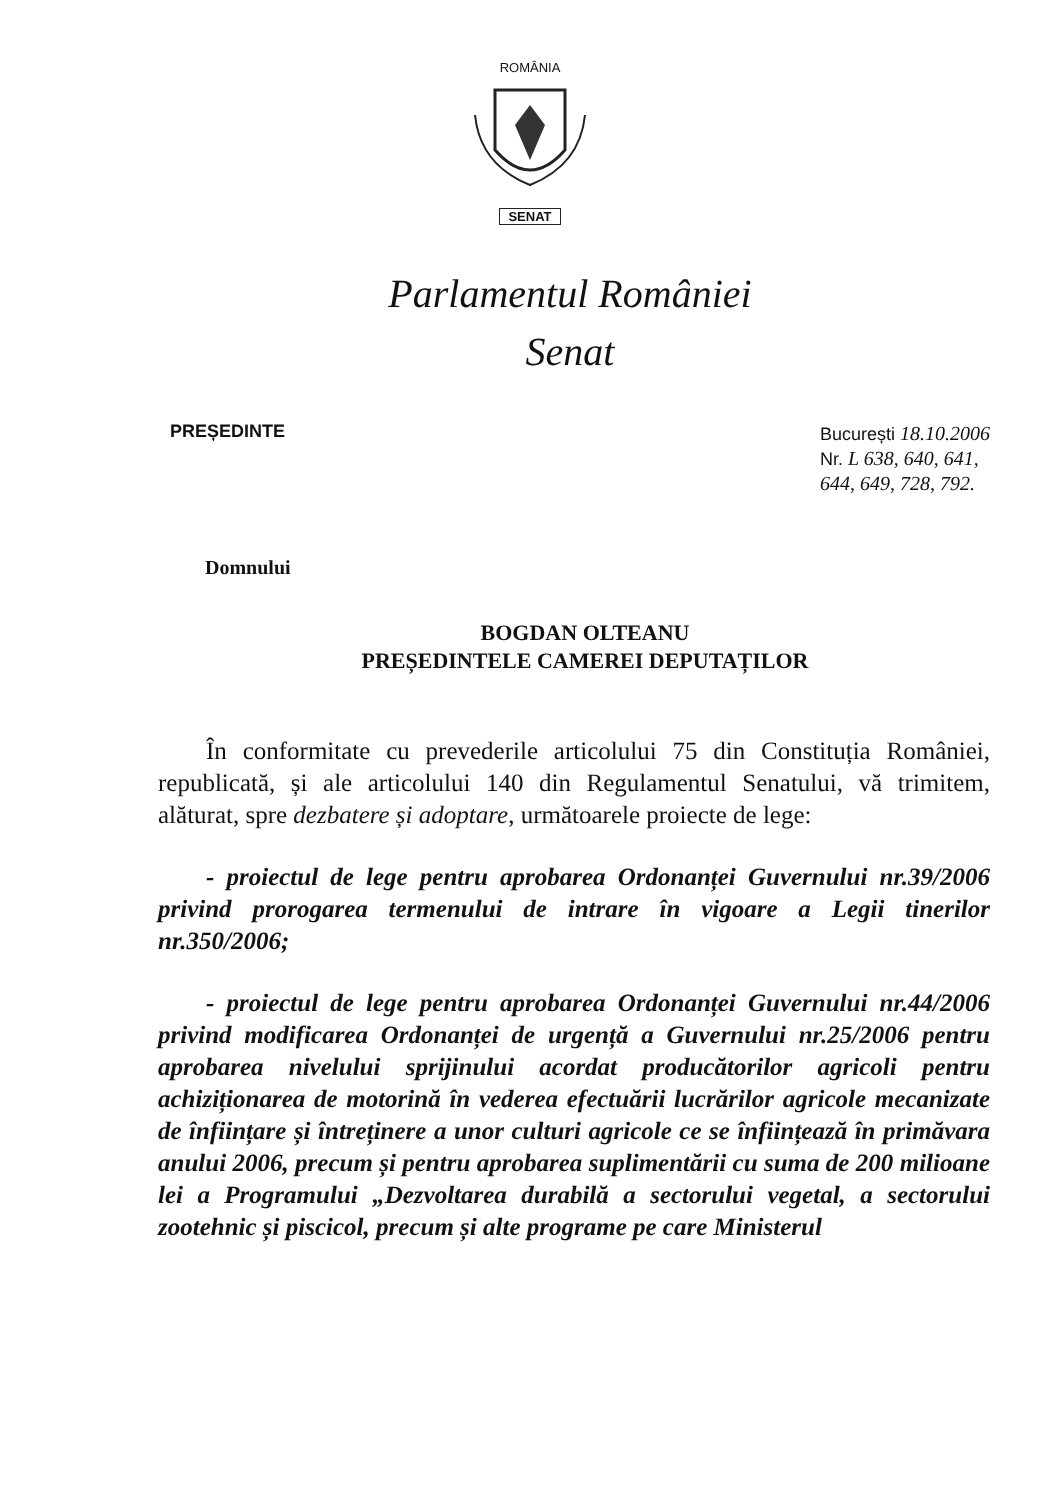ROMÂNIA
SENAT
Parlamentul României
Senat
PREȘEDINTE
București 18.10.2006
Nr. L 638, 640, 641,
644, 649, 728, 792.
Domnului
BOGDAN OLTEANU
PREȘEDINTELE CAMEREI DEPUTAȚILOR
În conformitate cu prevederile articolului 75 din Constituția României, republicată, și ale articolului 140 din Regulamentul Senatului, vă trimitem, alăturat, spre dezbatere și adoptare, următoarele proiecte de lege:
- proiectul de lege pentru aprobarea Ordonanței Guvernului nr.39/2006 privind prorogarea termenului de intrare în vigoare a Legii tinerilor nr.350/2006;
- proiectul de lege pentru aprobarea Ordonanței Guvernului nr.44/2006 privind modificarea Ordonanței de urgență a Guvernului nr.25/2006 pentru aprobarea nivelului sprijinului acordat producătorilor agricoli pentru achiziționarea de motorină în vederea efectuării lucrărilor agricole mecanizate de înființare și întreținere a unor culturi agricole ce se înființează în primăvara anului 2006, precum și pentru aprobarea suplimentării cu suma de 200 milioane lei a Programului „Dezvoltarea durabilă a sectorului vegetal, a sectorului zootehnic și piscicol, precum și alte programe pe care Ministerul